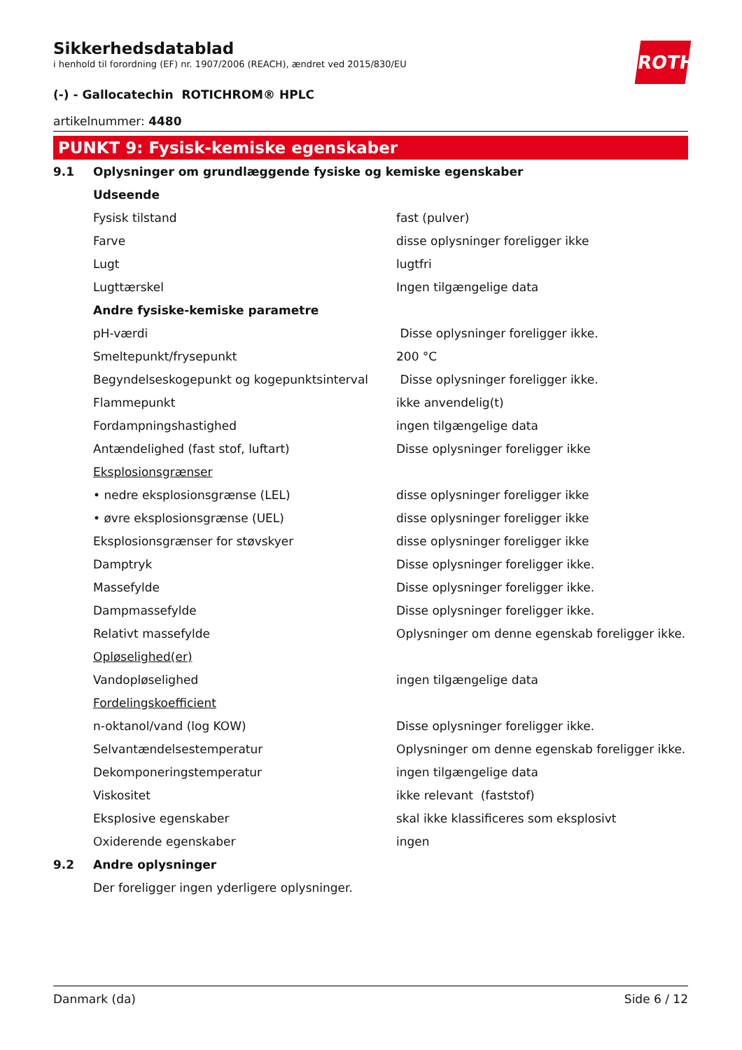ROTH
Sikkerhedsdatablad
i henhold til forordning (EF) nr. 1907/2006 (REACH), ændret ved 2015/830/EU
(-) - Gallocatechin ROTICHROM® HPLC
artikelnummer: 4480
PUNKT 9: Fysisk-kemiske egenskaber
| 9.1 | Oplysninger om grundlæggende fysiske og kemiske egenskaber | |
| | Udseende | |
| | Fysisk tilstand | fast (pulver) |
| | Farve | disse oplysninger foreligger ikke |
| | Lugt | lugtfri |
| | Lugttærskel | Ingen tilgængelige data |
| | Andre fysiske-kemiske parametre | |
| | pH-værdi | Disse oplysninger foreligger ikke. |
| | Smeltepunkt/frysepunkt | 200 °C |
| | Begyndelseskogepunkt og kogepunktsinterval | Disse oplysninger foreligger ikke. |
| | Flammepunkt | ikke anvendelig(t) |
| | Fordampningshastighed | ingen tilgængelige data |
| | Antændelighed (fast stof, luftart) | Disse oplysninger foreligger ikke |
| | Eksplosionsgrænser | |
| | • nedre eksplosionsgrænse (LEL) | disse oplysninger foreligger ikke |
| | • øvre eksplosionsgrænse (UEL) | disse oplysninger foreligger ikke |
| | Eksplosionsgrænser for støvskyer | disse oplysninger foreligger ikke |
| | Damptryk | Disse oplysninger foreligger ikke. |
| | Massefylde | Disse oplysninger foreligger ikke. |
| | Dampmassefylde | Disse oplysninger foreligger ikke. |
| | Relativt massefylde | Oplysninger om denne egenskab foreligger ikke. |
| | Opløselighed(er) | |
| | Vandopløselighed | ingen tilgængelige data |
| | Fordelingskoefficient | |
| | n-oktanol/vand (log KOW) | Disse oplysninger foreligger ikke. |
| | Selvantændelsestemperatur | Oplysninger om denne egenskab foreligger ikke. |
| | Dekomponeringstemperatur | ingen tilgængelige data |
| | Viskositet | ikke relevant (faststof) |
| | Eksplosive egenskaber | skal ikke klassificeres som eksplosivt |
| | Oxiderende egenskaber | ingen |
| 9.2 | Andre oplysninger | |
| | Der foreligger ingen yderligere oplysninger. | |
Danmark (da) Side 6 / 12